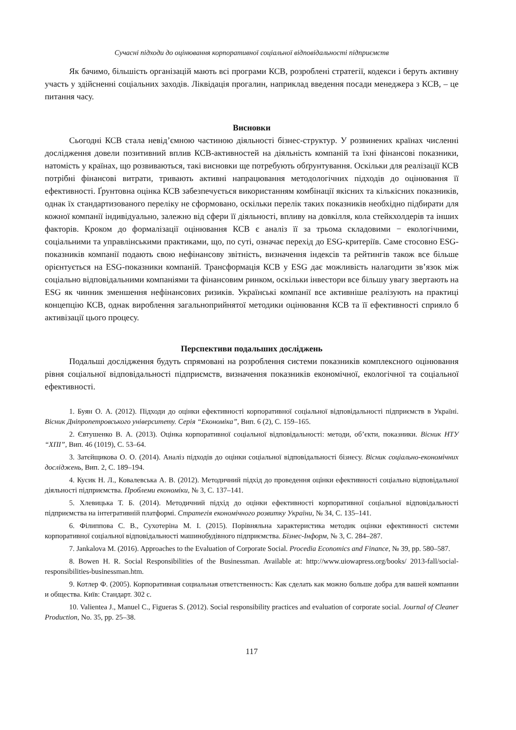Сучасні підходи до оцінювання корпоративної соціальної відповідальності підприємств
Як бачимо, більшість організацій мають всі програми КСВ, розроблені стратегії, кодекси і беруть активну участь у здійсненні соціальних заходів. Ліквідація прогалин, наприклад введення посади менеджера з КСВ, – це питання часу.
Висновки
Сьогодні КСВ стала невід’ємною частиною діяльності бізнес-структур. У розвинених країнах численні дослідження довели позитивний вплив КСВ-активностей на діяльність компаній та їхні фінансові показники, натомість у країнах, що розвиваються, такі висновки ще потребують обґрунтування. Оскільки для реалізації КСВ потрібні фінансові витрати, тривають активні напрацювання методологічних підходів до оцінювання її ефективності. Ґрунтовна оцінка КСВ забезпечується використанням комбінації якісних та кількісних показників, однак їх стандартизованого переліку не сформовано, оскільки перелік таких показників необхідно підбирати для кожної компанії індивідуально, залежно від сфери її діяльності, впливу на довкілля, кола стейкхолдерів та інших факторів. Кроком до формалізації оцінювання КСВ є аналіз її за трьома складовими − екологічними, соціальними та управлінськими практиками, що, по суті, означає перехід до ESG-критеріїв. Саме стосовно ESG-показників компанії подають свою нефінансову звітність, визначення індексів та рейтингів також все більше орієнтується на ESG-показники компаній. Трансформація КСВ у ESG дає можливість налагодити зв’язок між соціально відповідальними компаніями та фінансовим ринком, оскільки інвестори все більшу увагу звертають на ESG як чинник зменшення нефінансових ризиків. Українські компанії все активніше реалізують на практиці концепцію КСВ, однак вироблення загальноприйнятої методики оцінювання КСВ та її ефективності сприяло б активізації цього процесу.
Перспективи подальших досліджень
Подальші дослідження будуть спрямовані на розроблення системи показників комплексного оцінювання рівня соціальної відповідальності підприємств, визначення показників економічної, екологічної та соціальної ефективності.
1. Буян О. А. (2012). Підходи до оцінки ефективності корпоративної соціальної відповідальності підприємств в Україні. Вісник Дніпропетровського університету. Серія “Економіка”, Вип. 6 (2), С. 159–165.
2. Євтушенко В. А. (2013). Оцінка корпоративної соціальної відповідальності: методи, об’єкти, показники. Вісник НТУ “ХПІ”, Вип. 46 (1019), С. 53–64.
3. Затєйщикова О. О. (2014). Аналіз підходів до оцінки соціальної відповідальності бізнесу. Вісник соціально-економічних досліджень, Вип. 2, С. 189–194.
4. Кусик Н. Л., Ковалевська А. В. (2012). Методичний підхід до проведення оцінки ефективності соціально відповідальної діяльності підприємства. Проблеми економіки, № 3, С. 137–141.
5. Хлевицька Т. Б. (2014). Методичний підхід до оцінки ефективності корпоративної соціальної відповідальності підприємства на інтегративній платформі. Стратегія економічного розвитку України, № 34, С. 135–141.
6. Філиппова С. В., Сухотеріна М. І. (2015). Порівняльна характеристика методик оцінки ефективності системи корпоративної соціальної відповідальності машинобудівного підприємства. Бізнес-Інформ, № 3, С. 284–287.
7. Jankalova M. (2016). Approaches to the Evaluation of Corporate Social. Procedia Economics and Finance, № 39, pp. 580–587.
8. Bowen H. R. Social Responsibilities of the Businessman. Available at: http://www.uiowapress.org/books/ 2013-fall/social-responsibilities-businessman.htm.
9. Котлер Ф. (2005). Корпоративная социальная ответственность: Как сделать как можно больше добра для вашей компании и общества. Київ: Стандарт. 302 с.
10. Valientea J., Manuel C., Figueras S. (2012). Social responsibility practices and evaluation of corporate social. Journal of Cleaner Production, No. 35, pp. 25–38.
117